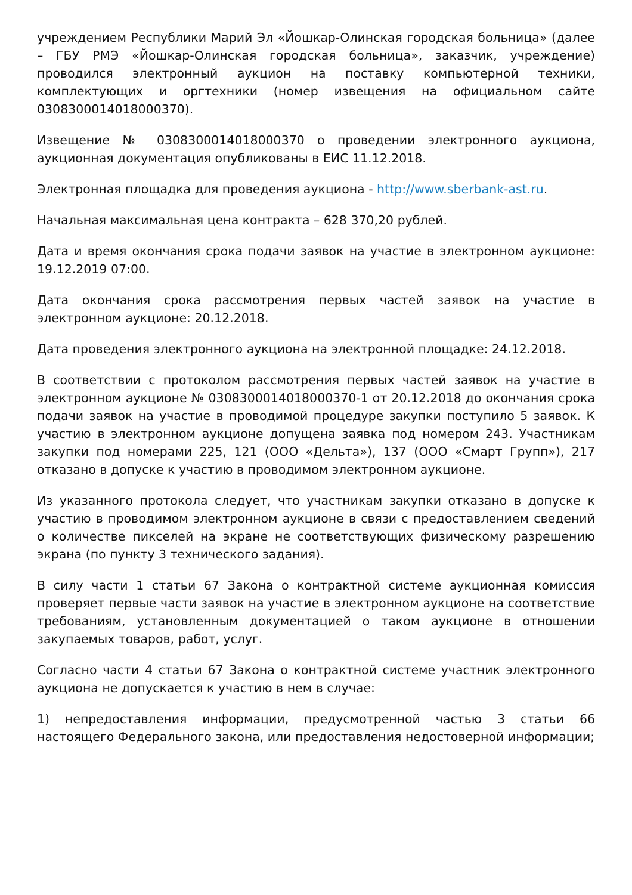учреждением Республики Марий Эл «Йошкар-Олинская городская больница» (далее – ГБУ РМЭ «Йошкар-Олинская городская больница», заказчик, учреждение) проводился электронный аукцион на поставку компьютерной техники, комплектующих и оргтехники (номер извещения на официальном сайте 0308300014018000370).
Извещение № 0308300014018000370 о проведении электронного аукциона, аукционная документация опубликованы в ЕИС 11.12.2018.
Электронная площадка для проведения аукциона - http://www.sberbank-ast.ru.
Начальная максимальная цена контракта – 628 370,20 рублей.
Дата и время окончания срока подачи заявок на участие в электронном аукционе: 19.12.2019 07:00.
Дата окончания срока рассмотрения первых частей заявок на участие в электронном аукционе: 20.12.2018.
Дата проведения электронного аукциона на электронной площадке: 24.12.2018.
В соответствии с протоколом рассмотрения первых частей заявок на участие в электронном аукционе № 0308300014018000370-1 от 20.12.2018 до окончания срока подачи заявок на участие в проводимой процедуре закупки поступило 5 заявок. К участию в электронном аукционе допущена заявка под номером 243. Участникам закупки под номерами 225, 121 (ООО «Дельта»), 137 (ООО «Смарт Групп»), 217 отказано в допуске к участию в проводимом электронном аукционе.
Из указанного протокола следует, что участникам закупки отказано в допуске к участию в проводимом электронном аукционе в связи с предоставлением сведений о количестве пикселей на экране не соответствующих физическому разрешению экрана (по пункту 3 технического задания).
В силу части 1 статьи 67 Закона о контрактной системе аукционная комиссия проверяет первые части заявок на участие в электронном аукционе на соответствие требованиям, установленным документацией о таком аукционе в отношении закупаемых товаров, работ, услуг.
Согласно части 4 статьи 67 Закона о контрактной системе участник электронного аукциона не допускается к участию в нем в случае:
1) непредоставления информации, предусмотренной частью 3 статьи 66 настоящего Федерального закона, или предоставления недостоверной информации;